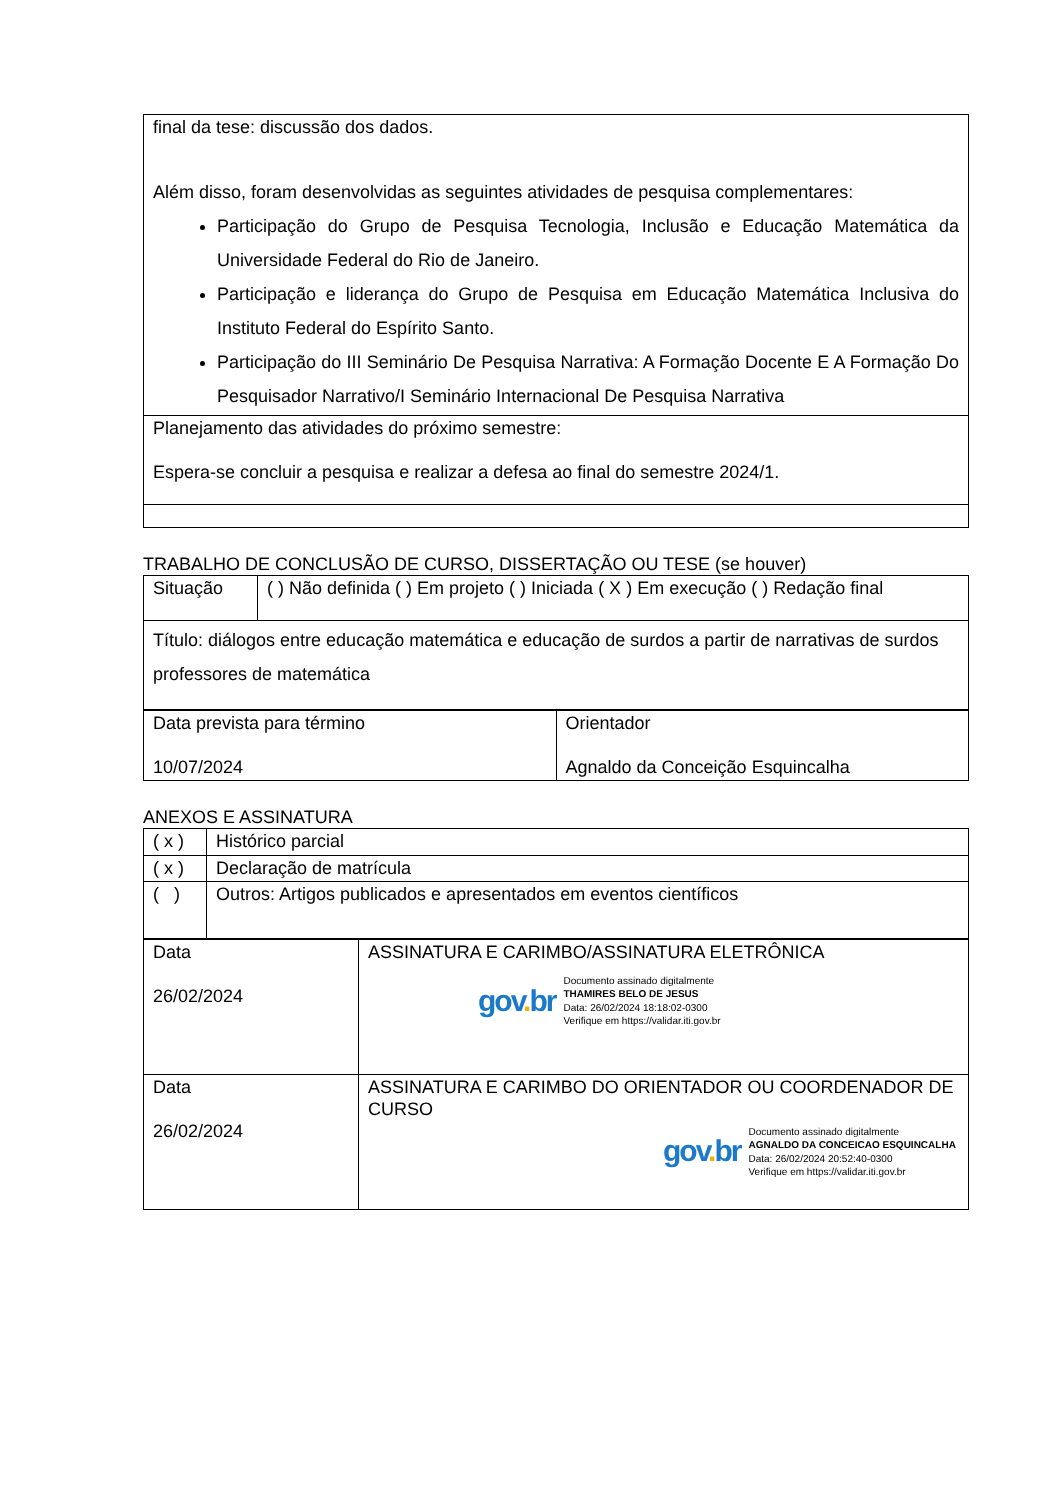| final da tese: discussão dos dados. Além disso, foram desenvolvidas as seguintes atividades de pesquisa complementares: Participação do Grupo de Pesquisa Tecnologia, Inclusão e Educação Matemática da Universidade Federal do Rio de Janeiro. Participação e liderança do Grupo de Pesquisa em Educação Matemática Inclusiva do Instituto Federal do Espírito Santo. Participação do III Seminário De Pesquisa Narrativa: A Formação Docente E A Formação Do Pesquisador Narrativo/I Seminário Internacional De Pesquisa Narrativa |
| Planejamento das atividades do próximo semestre: Espera-se concluir a pesquisa e realizar a defesa ao final do semestre 2024/1. |
TRABALHO DE CONCLUSÃO DE CURSO, DISSERTAÇÃO OU TESE (se houver)
| Situação | ( ) Não definida ( ) Em projeto ( ) Iniciada ( X ) Em execução ( ) Redação final |
| Título: diálogos entre educação matemática e educação de surdos a partir de narrativas de surdos professores de matemática | |
| Data prevista para término 10/07/2024 | Orientador Agnaldo da Conceição Esquincalha |
ANEXOS E ASSINATURA
| ( x ) | Histórico parcial |
| ( x ) | Declaração de matrícula |
| ( ) | Outros: Artigos publicados e apresentados em eventos científicos |
| Data 26/02/2024 | ASSINATURA E CARIMBO/ASSINATURA ELETRÔNICA gov . br Documento assinado digitalmente THAMIRES BELO DE JESUS Data: 26/02/2024 18:18:02-0300 Verifique em https://validar.iti.gov.br |
| Data 26/02/2024 | ASSINATURA E CARIMBO DO ORIENTADOR OU COORDENADOR DE CURSO gov . br Documento assinado digitalmente AGNALDO DA CONCEICAO ESQUINCALHA Data: 26/02/2024 20:52:40-0300 Verifique em https://validar.iti.gov.br |